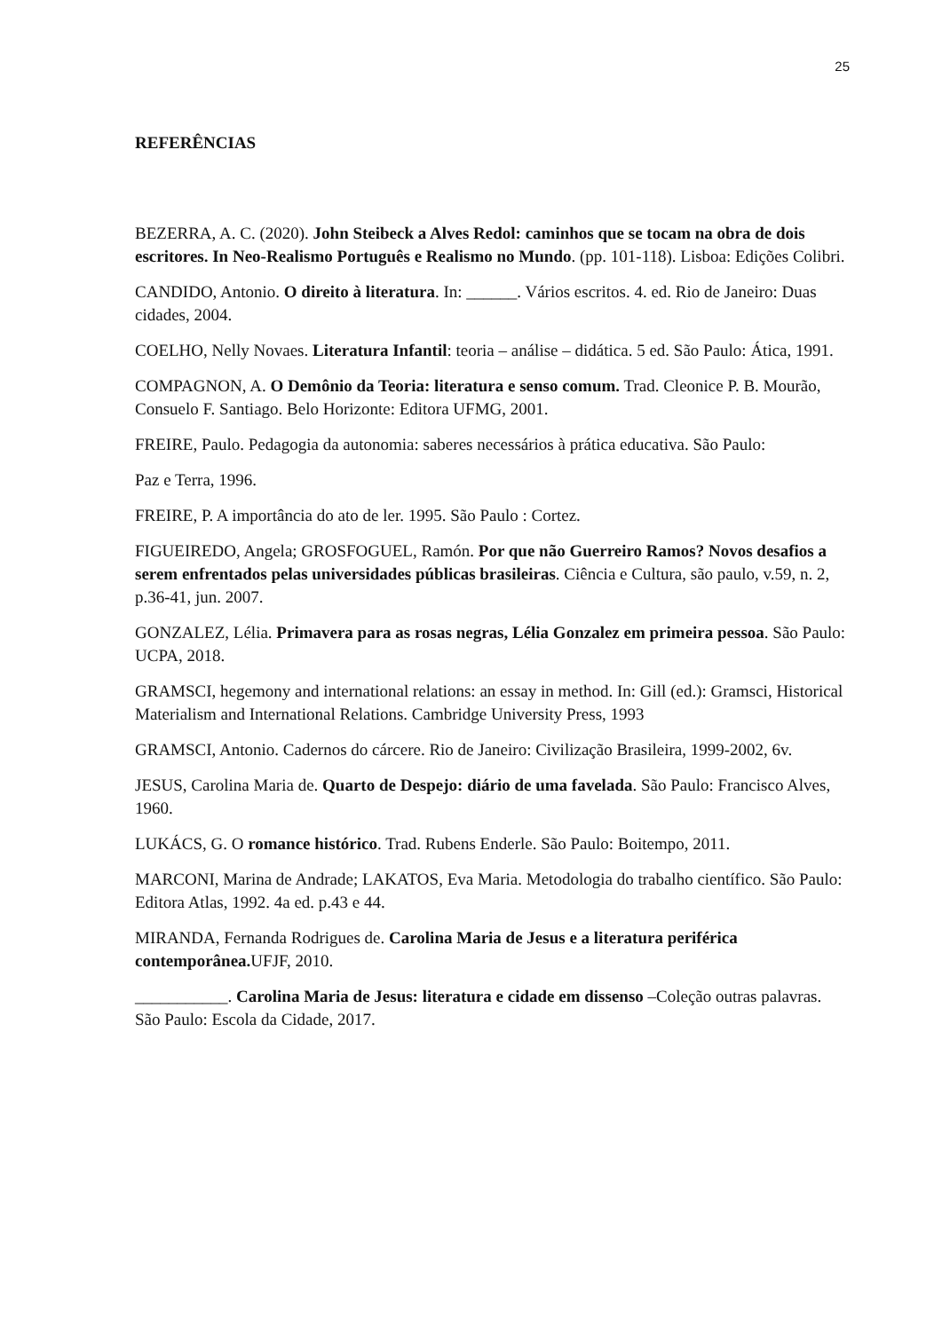25
REFERÊNCIAS
BEZERRA, A. C. (2020). John Steibeck a Alves Redol: caminhos que se tocam na obra de dois escritores. In Neo-Realismo Português e Realismo no Mundo. (pp. 101-118). Lisboa: Edições Colibri.
CANDIDO, Antonio. O direito à literatura. In: ______. Vários escritos. 4. ed. Rio de Janeiro: Duas cidades, 2004.
COELHO, Nelly Novaes. Literatura Infantil: teoria – análise – didática. 5 ed. São Paulo: Ática, 1991.
COMPAGNON, A. O Demônio da Teoria: literatura e senso comum. Trad. Cleonice P. B. Mourão, Consuelo F. Santiago. Belo Horizonte: Editora UFMG, 2001.
FREIRE, Paulo. Pedagogia da autonomia: saberes necessários à prática educativa. São Paulo:
Paz e Terra, 1996.
FREIRE, P. A importância do ato de ler. 1995. São Paulo : Cortez.
FIGUEIREDO, Angela; GROSFOGUEL, Ramón. Por que não Guerreiro Ramos? Novos desafios a serem enfrentados pelas universidades públicas brasileiras. Ciência e Cultura, são paulo, v.59, n. 2, p.36-41, jun. 2007.
GONZALEZ, Lélia. Primavera para as rosas negras, Lélia Gonzalez em primeira pessoa. São Paulo: UCPA, 2018.
GRAMSCI, hegemony and international relations: an essay in method. In: Gill (ed.): Gramsci, Historical Materialism and International Relations. Cambridge University Press, 1993
GRAMSCI, Antonio. Cadernos do cárcere. Rio de Janeiro: Civilização Brasileira, 1999-2002, 6v.
JESUS, Carolina Maria de. Quarto de Despejo: diário de uma favelada. São Paulo: Francisco Alves, 1960.
LUKÁCS, G. O romance histórico. Trad. Rubens Enderle. São Paulo: Boitempo, 2011.
MARCONI, Marina de Andrade; LAKATOS, Eva Maria. Metodologia do trabalho científico. São Paulo: Editora Atlas, 1992. 4a ed. p.43 e 44.
MIRANDA, Fernanda Rodrigues de. Carolina Maria de Jesus e a literatura periférica contemporânea. UFJF, 2010.
___________. Carolina Maria de Jesus: literatura e cidade em dissenso –Coleção outras palavras. São Paulo: Escola da Cidade, 2017.